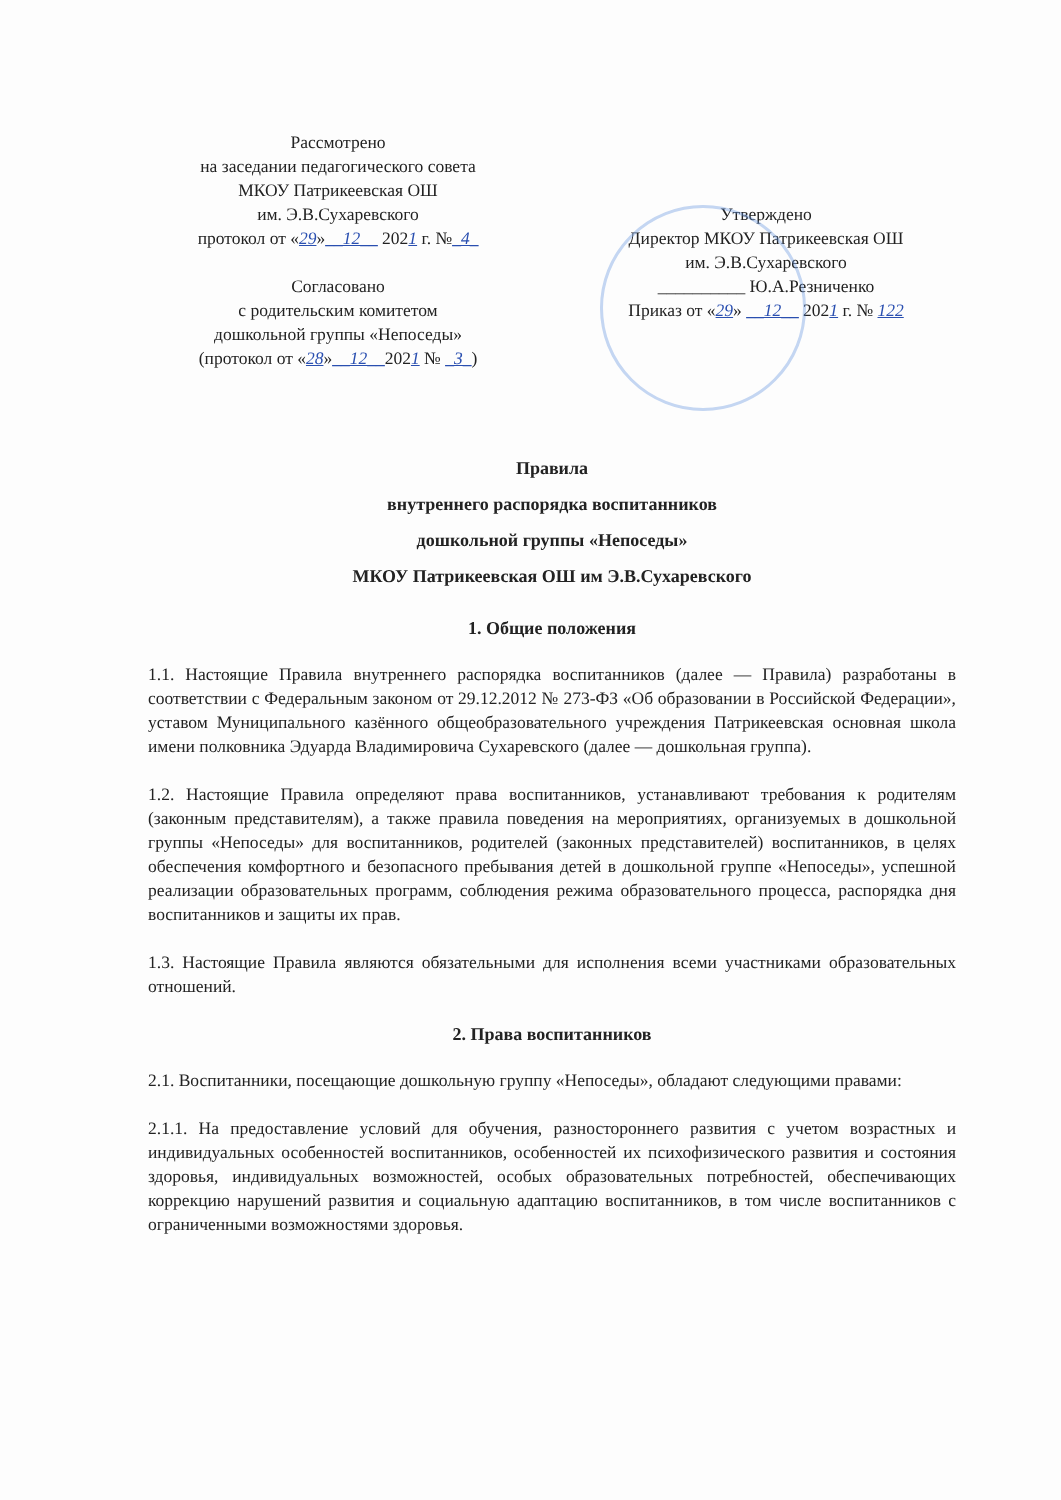Рассмотрено
на заседании педагогического совета
МКОУ Патрикеевская ОШ
им. Э.В.Сухаревского
протокол от «29»__12__ 2021 г. №_4_
Согласовано
с родительским комитетом
дошкольной группы «Непоседы»
(протокол от «28»__12__2021 № _3_)
Утверждено
Директор МКОУ Патрикеевская ОШ
им. Э.В.Сухаревского
__________ Ю.А.Резниченко
Приказ от «29» __12__ 2021 г. № 122
Правила
внутреннего распорядка воспитанников
дошкольной группы «Непоседы»
МКОУ Патрикеевская ОШ им Э.В.Сухаревского
1. Общие положения
1.1. Настоящие Правила внутреннего распорядка воспитанников (далее — Правила) разработаны в соответствии с Федеральным законом от 29.12.2012 № 273-ФЗ «Об образовании в Российской Федерации», уставом Муниципального казённого общеобразовательного учреждения Патрикеевская основная школа имени полковника Эдуарда Владимировича Сухаревского (далее — дошкольная группа).
1.2. Настоящие Правила определяют права воспитанников, устанавливают требования к родителям (законным представителям), а также правила поведения на мероприятиях, организуемых в дошкольной группы «Непоседы» для воспитанников, родителей (законных представителей) воспитанников, в целях обеспечения комфортного и безопасного пребывания детей в дошкольной группе «Непоседы», успешной реализации образовательных программ, соблюдения режима образовательного процесса, распорядка дня воспитанников и защиты их прав.
1.3. Настоящие Правила являются обязательными для исполнения всеми участниками образовательных отношений.
2. Права воспитанников
2.1. Воспитанники, посещающие дошкольную группу «Непоседы», обладают следующими правами:
2.1.1. На предоставление условий для обучения, разностороннего развития с учетом возрастных и индивидуальных особенностей воспитанников, особенностей их психофизического развития и состояния здоровья, индивидуальных возможностей, особых образовательных потребностей, обеспечивающих коррекцию нарушений развития и социальную адаптацию воспитанников, в том числе воспитанников с ограниченными возможностями здоровья.